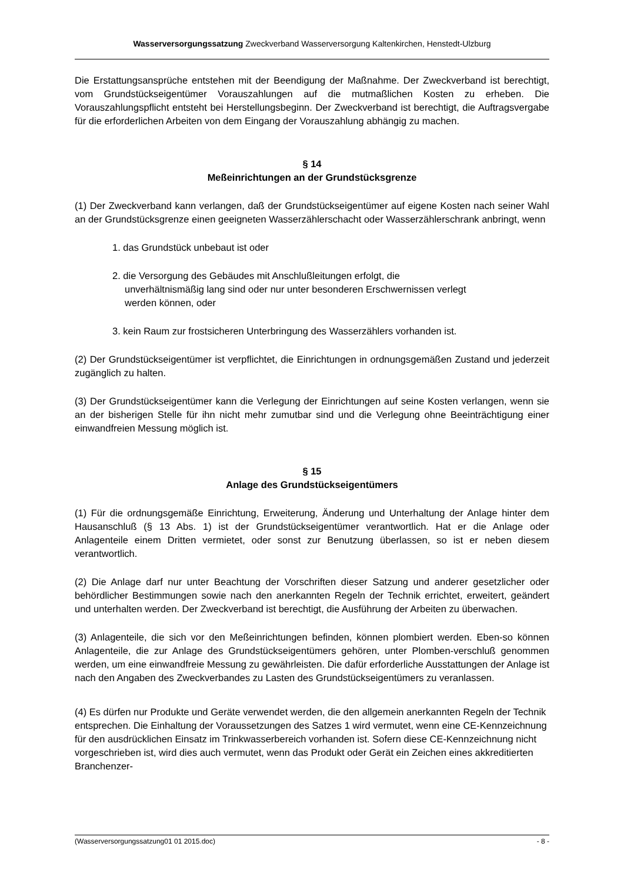Wasserversorgungssatzung Zweckverband Wasserversorgung Kaltenkirchen, Henstedt-Ulzburg
Die Erstattungsansprüche entstehen mit der Beendigung der Maßnahme. Der Zweckverband ist berechtigt, vom Grundstückseigentümer Vorauszahlungen auf die mutmaßlichen Kosten zu erheben. Die Vorauszahlungspflicht entsteht bei Herstellungsbeginn. Der Zweckverband ist berechtigt, die Auftragsvergabe für die erforderlichen Arbeiten von dem Eingang der Vorauszahlung abhängig zu machen.
§ 14
Meßeinrichtungen an der Grundstücksgrenze
(1) Der Zweckverband kann verlangen, daß der Grundstückseigentümer auf eigene Kosten nach seiner Wahl an der Grundstücksgrenze einen geeigneten Wasserzählerschacht oder Wasserzählerschrank anbringt, wenn
1. das Grundstück unbebaut ist oder
2. die Versorgung des Gebäudes mit Anschlußleitungen erfolgt, die unverhältnismäßig lang sind oder nur unter besonderen Erschwernissen verlegt werden können, oder
3. kein Raum zur frostsicheren Unterbringung des Wasserzählers vorhanden ist.
(2) Der Grundstückseigentümer ist verpflichtet, die Einrichtungen in ordnungsgemäßen Zustand und jederzeit zugänglich zu halten.
(3) Der Grundstückseigentümer kann die Verlegung der Einrichtungen auf seine Kosten verlangen, wenn sie an der bisherigen Stelle für ihn nicht mehr zumutbar sind und die Verlegung ohne Beeinträchtigung einer einwandfreien Messung möglich ist.
§ 15
Anlage des Grundstückseigentümers
(1) Für die ordnungsgemäße Einrichtung, Erweiterung, Änderung und Unterhaltung der Anlage hinter dem Hausanschluß (§ 13 Abs. 1) ist der Grundstückseigentümer verantwortlich. Hat er die Anlage oder Anlagenteile einem Dritten vermietet, oder sonst zur Benutzung überlassen, so ist er neben diesem verantwortlich.
(2) Die Anlage darf nur unter Beachtung der Vorschriften dieser Satzung und anderer gesetzlicher oder behördlicher Bestimmungen sowie nach den anerkannten Regeln der Technik errichtet, erweitert, geändert und unterhalten werden. Der Zweckverband ist berechtigt, die Ausführung der Arbeiten zu überwachen.
(3) Anlagenteile, die sich vor den Meßeinrichtungen befinden, können plombiert werden. Eben-so können Anlagenteile, die zur Anlage des Grundstückseigentümers gehören, unter Plomben-verschluß genommen werden, um eine einwandfreie Messung zu gewährleisten. Die dafür erforderliche Ausstattungen der Anlage ist nach den Angaben des Zweckverbandes zu Lasten des Grundstückseigentümers zu veranlassen.
(4) Es dürfen nur Produkte und Geräte verwendet werden, die den allgemein anerkannten Regeln der Technik entsprechen. Die Einhaltung der Voraussetzungen des Satzes 1 wird vermutet, wenn eine CE-Kennzeichnung für den ausdrücklichen Einsatz im Trinkwasserbereich vorhanden ist. Sofern diese CE-Kennzeichnung nicht vorgeschrieben ist, wird dies auch vermutet, wenn das Produkt oder Gerät ein Zeichen eines akkreditierten Branchenzer-
(Wasserversorgungssatzung01 01 2015.doc) - 8 -